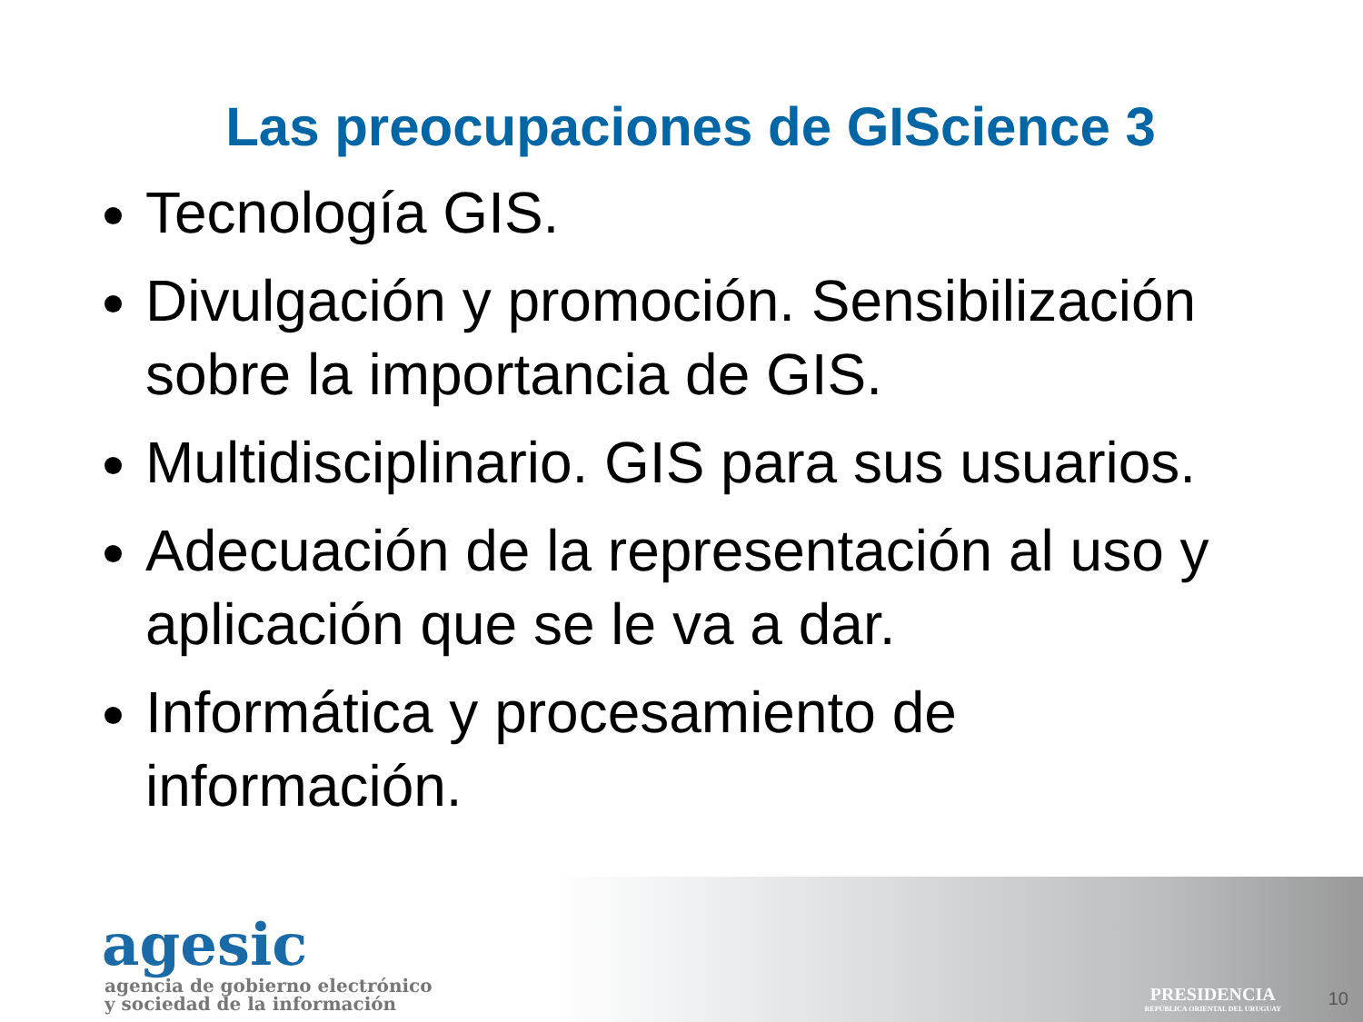Las preocupaciones de GIScience 3
Tecnología GIS.
Divulgación y promoción. Sensibilización sobre la importancia de GIS.
Multidisciplinario. GIS para sus usuarios.
Adecuación de la representación al uso y aplicación que se le va a dar.
Informática y procesamiento de información.
agesic
agencia de gobierno electrónico
y sociedad de la información
PRESIDENCIA
REPÚBLICA ORIENTAL DEL URUGUAY
10